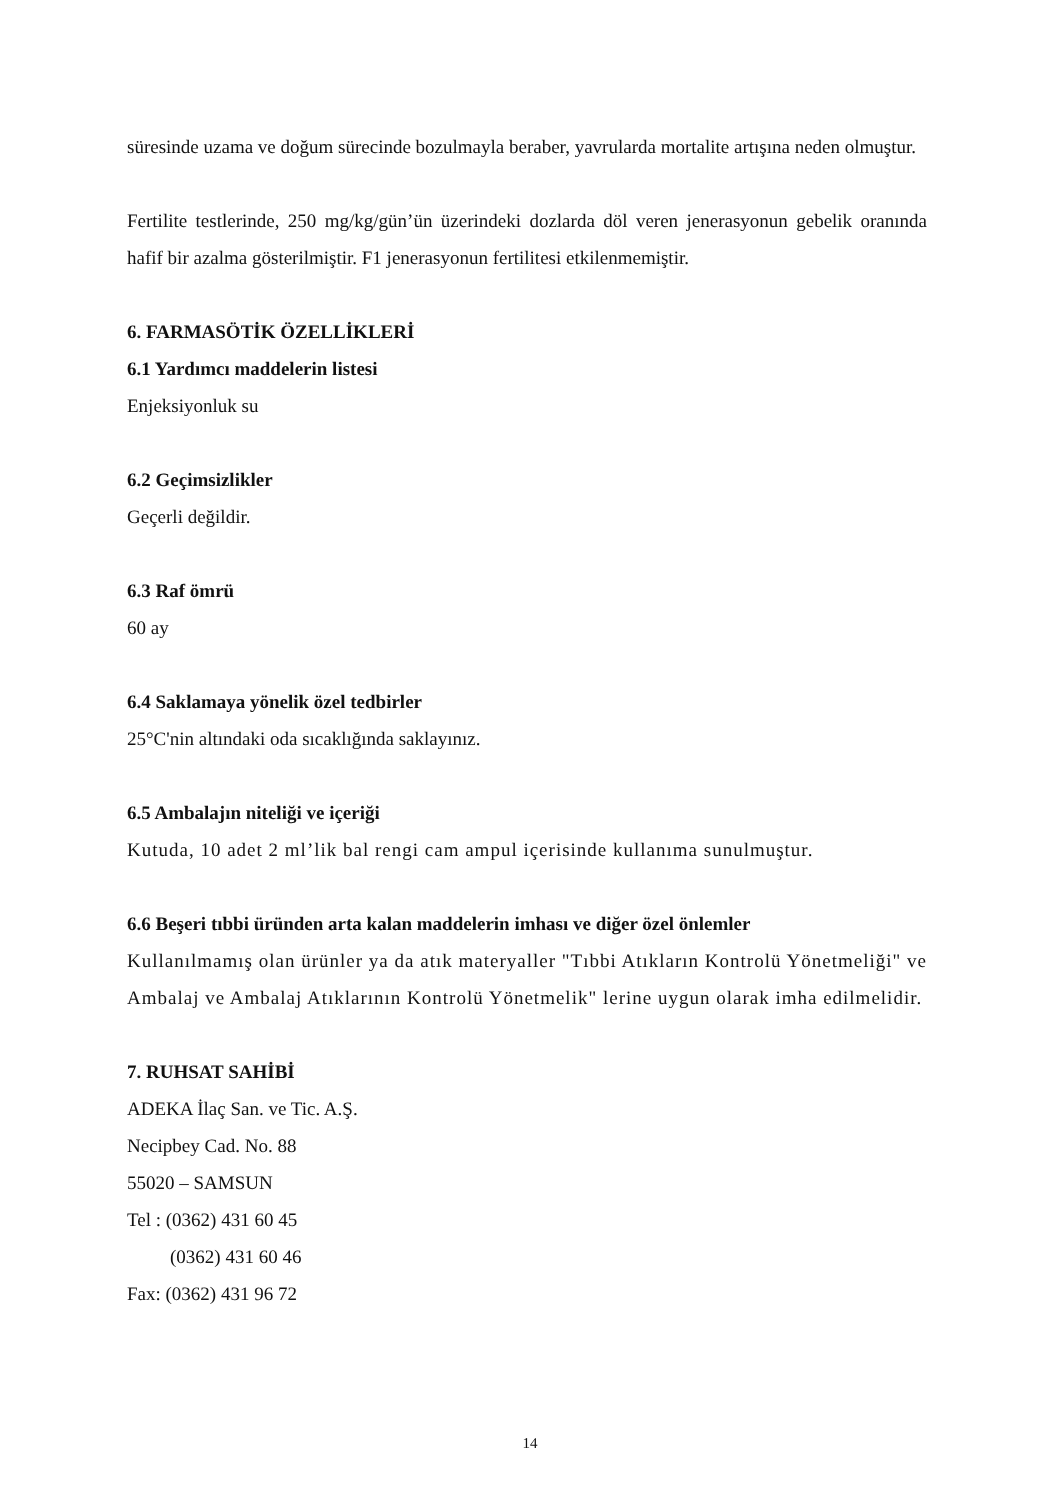süresinde uzama ve doğum sürecinde bozulmayla beraber, yavrularda mortalite artışına neden olmuştur.
Fertilite testlerinde, 250 mg/kg/gün’ün üzerindeki dozlarda döl veren jenerasyonun gebelik oranında hafif bir azalma gösterilmiştir. F1 jenerasyonun fertilitesi etkilenmemiştir.
6. FARMASÖTİK ÖZELLİKLERİ
6.1 Yardımcı maddelerin listesi
Enjeksiyonluk su
6.2 Geçimsizlikler
Geçerli değildir.
6.3 Raf ömrü
60 ay
6.4 Saklamaya yönelik özel tedbirler
25°C'nin altındaki oda sıcaklığında saklayınız.
6.5 Ambalajın niteliği ve içeriği
Kutuda, 10 adet 2 ml’lik bal rengi cam ampul içerisinde kullanıma sunulmuştur.
6.6 Beşeri tıbbi üründen arta kalan maddelerin imhası ve diğer özel önlemler
Kullanılmamış olan ürünler ya da atık materyaller "Tıbbi Atıkların Kontrolü Yönetmeliği" ve Ambalaj ve Ambalaj Atıklarının Kontrolü Yönetmelik" lerine uygun olarak imha edilmelidir.
7. RUHSAT SAHİBİ
ADEKA İlaç San. ve Tic. A.Ş.
Necipbey Cad. No. 88
55020 – SAMSUN
Tel : (0362) 431 60 45
(0362) 431 60 46
Fax: (0362) 431 96 72
14